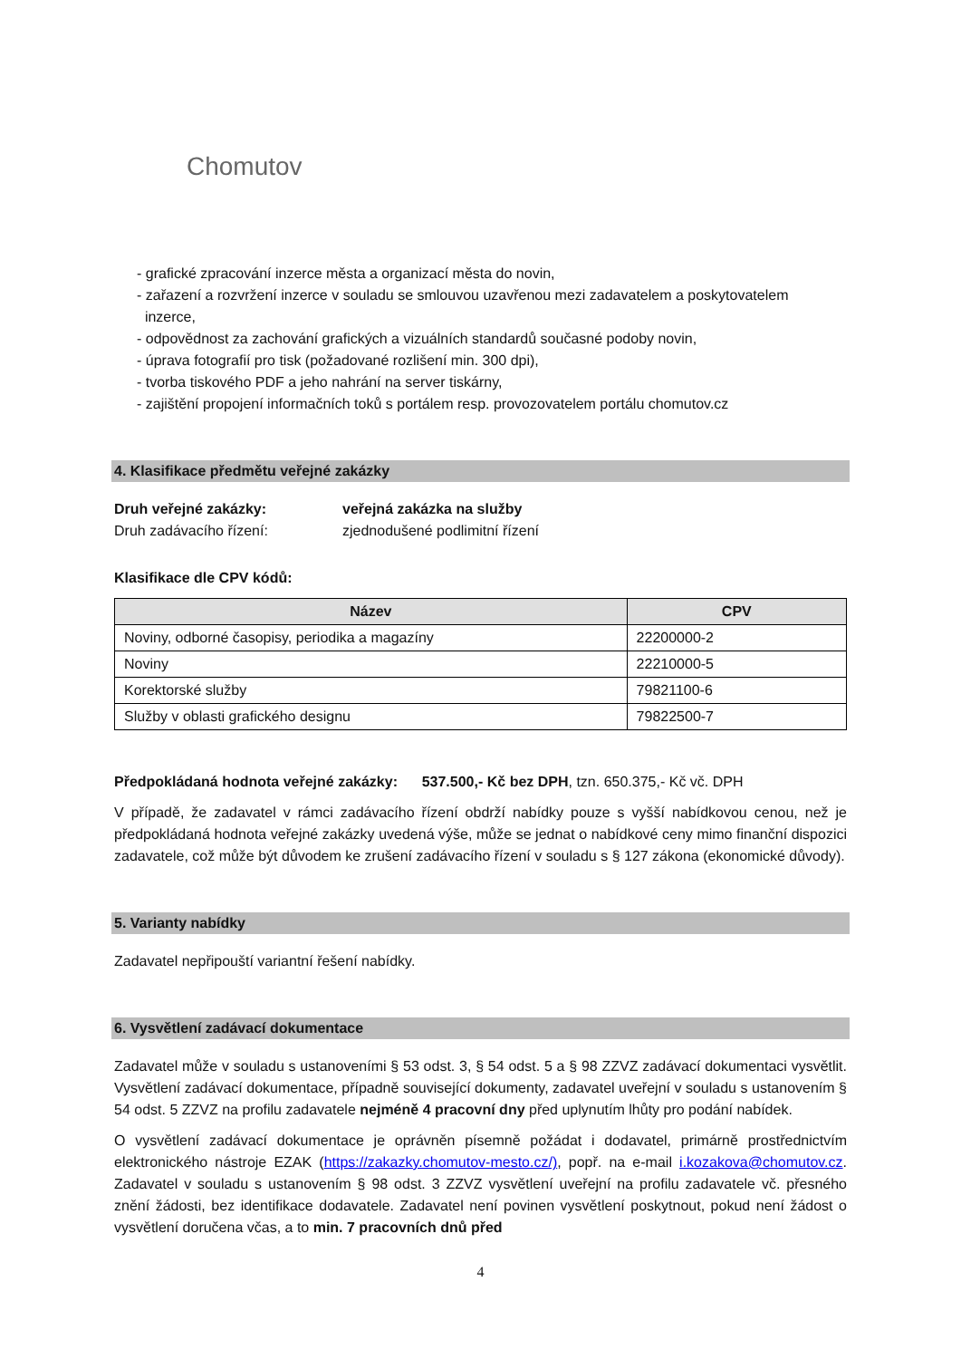Chomutov
- grafické zpracování inzerce města a organizací města do novin,
- zařazení a rozvržení inzerce v souladu se smlouvou uzavřenou mezi zadavatelem a poskytovatelem
inzerce,
- odpovědnost za zachování grafických a vizuálních standardů současné podoby novin,
- úprava fotografií pro tisk (požadované rozlišení min. 300 dpi),
- tvorba tiskového PDF a jeho nahrání na server tiskárny,
- zajištění propojení informačních toků s portálem resp. provozovatelem portálu chomutov.cz
4. Klasifikace předmětu veřejné zakázky
Druh veřejné zakázky: veřejná zakázka na služby
Druh zadávacího řízení: zjednodušené podlimitní řízení
Klasifikace dle CPV kódů:
| Název | CPV |
| --- | --- |
| Noviny, odborné časopisy, periodika a magazíny | 22200000-2 |
| Noviny | 22210000-5 |
| Korektorské služby | 79821100-6 |
| Služby v oblasti grafického designu | 79822500-7 |
Předpokládaná hodnota veřejné zakázky: 537.500,- Kč bez DPH, tzn. 650.375,- Kč vč. DPH
V případě, že zadavatel v rámci zadávacího řízení obdrží nabídky pouze s vyšší nabídkovou cenou, než je předpokládaná hodnota veřejné zakázky uvedená výše, může se jednat o nabídkové ceny mimo finanční dispozici zadavatele, což může být důvodem ke zrušení zadávacího řízení v souladu s § 127 zákona (ekonomické důvody).
5. Varianty nabídky
Zadavatel nepřipouští variantní řešení nabídky.
6. Vysvětlení zadávací dokumentace
Zadavatel může v souladu s ustanoveními § 53 odst. 3, § 54 odst. 5 a § 98 ZZVZ zadávací dokumentaci vysvětlit. Vysvětlení zadávací dokumentace, případně související dokumenty, zadavatel uveřejní v souladu s ustanovením § 54 odst. 5 ZZVZ na profilu zadavatele nejméně 4 pracovní dny před uplynutím lhůty pro podání nabídek.
O vysvětlení zadávací dokumentace je oprávněn písemně požádat i dodavatel, primárně prostřednictvím elektronického nástroje EZAK (https://zakazky.chomutov-mesto.cz/), popř. na e-mail i.kozakova@chomutov.cz. Zadavatel v souladu s ustanovením § 98 odst. 3 ZZVZ vysvětlení uveřejní na profilu zadavatele vč. přesného znění žádosti, bez identifikace dodavatele. Zadavatel není povinen vysvětlení poskytnout, pokud není žádost o vysvětlení doručena včas, a to min. 7 pracovních dnů před
4